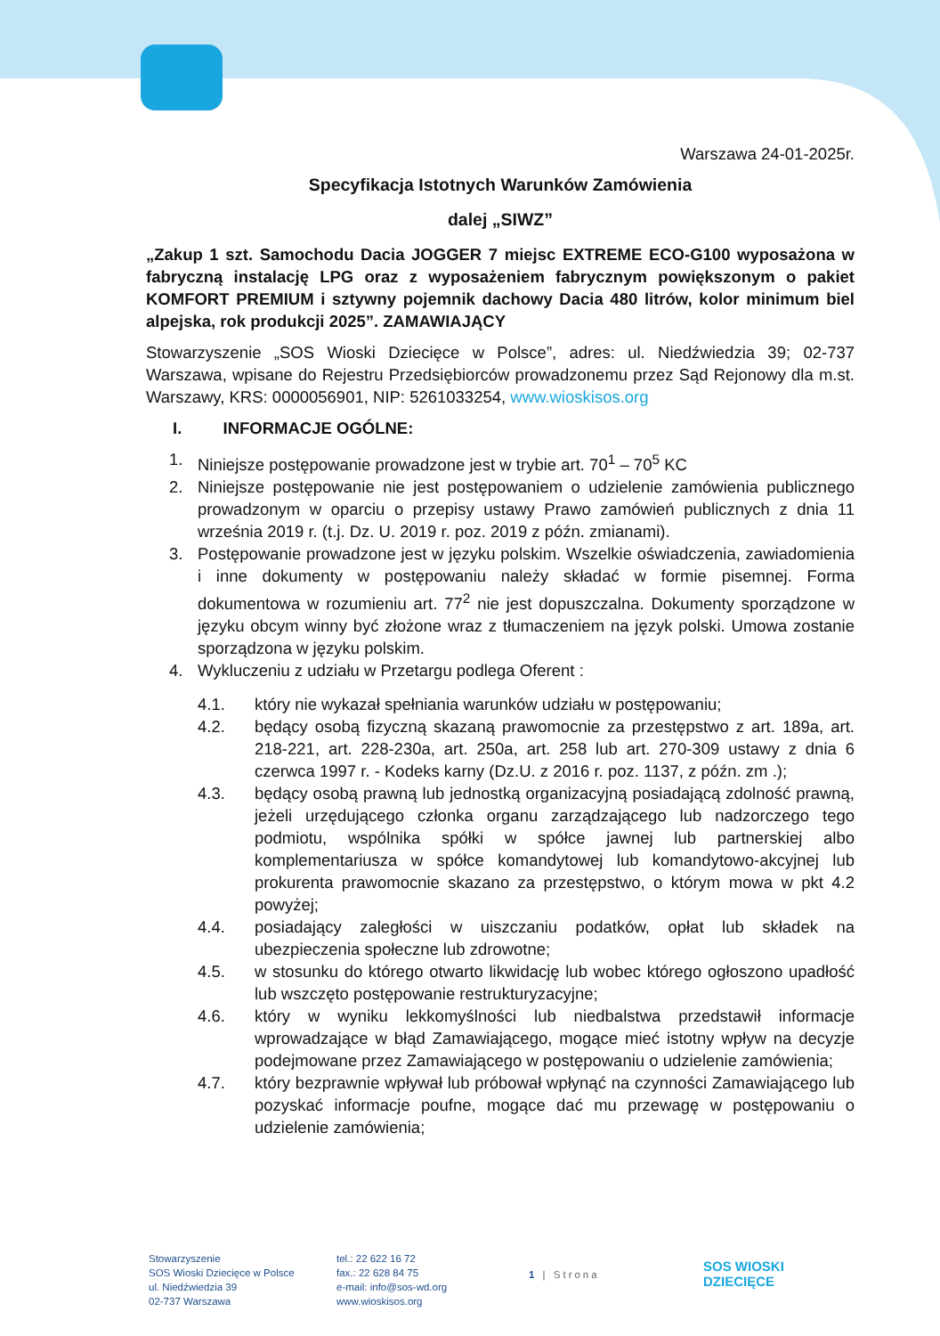Warszawa 24-01-2025r.
Specyfikacja Istotnych Warunków Zamówienia
dalej „SIWZ”
„Zakup 1 szt. Samochodu Dacia JOGGER 7 miejsc EXTREME ECO-G100 wyposażona w fabryczną instalację LPG oraz z wyposażeniem fabrycznym powiększonym o pakiet KOMFORT PREMIUM i sztywny pojemnik dachowy Dacia 480 litrów, kolor minimum biel alpejska, rok produkcji 2025”. ZAMAWIAJĄCY
Stowarzyszenie „SOS Wioski Dziecięce w Polsce”, adres: ul. Niedźwiedzia 39; 02-737 Warszawa, wpisane do Rejestru Przedsiębiorców prowadzonemu przez Sąd Rejonowy dla m.st. Warszawy, KRS: 0000056901, NIP: 5261033254, www.wioskisos.org
I. INFORMACJE OGÓLNE:
1. Niniejsze postępowanie prowadzone jest w trybie art. 70<sup>1</sup> – 70<sup>5</sup> KC
2. Niniejsze postępowanie nie jest postępowaniem o udzielenie zamówienia publicznego prowadzonym w oparciu o przepisy ustawy Prawo zamówień publicznych z dnia 11 września 2019 r. (t.j. Dz. U. 2019 r. poz. 2019 z późn. zmianami).
3. Postępowanie prowadzone jest w języku polskim. Wszelkie oświadczenia, zawiadomienia i inne dokumenty w postępowaniu należy składać w formie pisemnej. Forma dokumentowa w rozumieniu art. 77<sup>2</sup> nie jest dopuszczalna. Dokumenty sporządzone w języku obcym winny być złożone wraz z tłumaczeniem na język polski. Umowa zostanie sporządzona w języku polskim.
4. Wykluczeniu z udziału w Przetargu podlega Oferent :
4.1. który nie wykazał spełniania warunków udziału w postępowaniu;
4.2. będący osobą fizyczną skazaną prawomocnie za przestępstwo z art. 189a, art. 218-221, art. 228-230a, art. 250a, art. 258 lub art. 270-309 ustawy z dnia 6 czerwca 1997 r. - Kodeks karny (Dz.U. z 2016 r. poz. 1137, z późn. zm .);
4.3. będący osobą prawną lub jednostką organizacyjną posiadającą zdolność prawną, jeżeli urzędującego członka organu zarządzającego lub nadzorczego tego podmiotu, wspólnika spółki w spółce jawnej lub partnerskiej albo komplementariusza w spółce komandytowej lub komandytowo-akcyjnej lub prokurenta prawomocnie skazano za przestępstwo, o którym mowa w pkt 4.2 powyżej;
4.4. posiadający zaległości w uiszczaniu podatków, opłat lub składek na ubezpieczenia społeczne lub zdrowotne;
4.5. w stosunku do którego otwarto likwidację lub wobec którego ogłoszono upadłość lub wszczęto postępowanie restrukturyzacyjne;
4.6. który w wyniku lekkomyślności lub niedbalstwa przedstawił informacje wprowadzające w błąd Zamawiającego, mogące mieć istotny wpływ na decyzje podejmowane przez Zamawiającego w postępowaniu o udzielenie zamówienia;
4.7. który bezprawnie wpływał lub próbował wpłynąć na czynności Zamawiającego lub pozyskać informacje poufne, mogące dać mu przewagę w postępowaniu o udzielenie zamówienia;
Stowarzyszenie
SOS Wioski Dziecięce w Polsce
ul. Niedźwiedzia 39
02-737 Warszawa
tel.: 22 622 16 72
fax.: 22 628 84 75
e-mail: info@sos-wd.org
www.wioskisos.org
1 | Strona
SOS WIOSKI
DZIECIĘCE